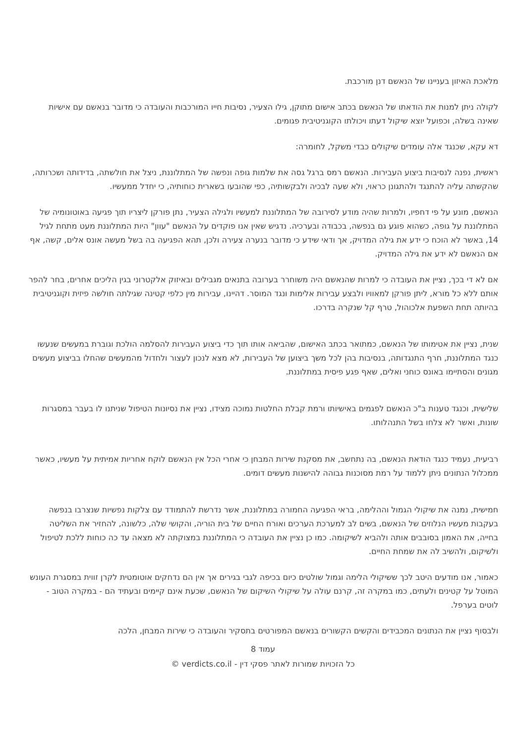מלאכת האיזון בעניינו של הנאשם דנן מורכבת.
לקולה ניתן למנות את הודאתו של הנאשם בכתב אישום מתוקן, גילו הצעיר, נסיבות חייו המורכבות והעובדה כי מדובר בנאשם עם אישיות שאינה בשלה, וכפועל יוצא שיקול דעתו ויכולתו הקוגניטיבית פגומים.
דא עקא, שכנגד אלה עומדים שיקולים כבדי משקל, לחומרה:
ראשית, נפנה לנסיבות ביצוע העבירות. הנאשם רמס ברגל גסה את שלמות גופה ונפשה של המתלוננת, ניצל את חולשתה, בדידותה ושכרותה, שהקשתה עליה להתנגד ולהתגונן כראוי, ולא שעה לבכיה ולבקשותיה, כפי שהובעו בשארית כוחותיה, כי יחדל ממעשיו.
הנאשם, מונע על פי דחפיו, ולמרות שהיה מודע לסירובה של המתלוננת למעשיו ולגילה הצעיר, נתן פורקן ליצריו תוך פגיעה באוטונומיה של המתלוננת על גופה, כשהוא פוגע גם בנפשה, בכבודה ובערכיה. נדגיש שאין אנו פוקדים על הנאשם "עוון" היות המתלוננת מעט מתחת לגיל 14, באשר לא הוכח כי ידע את גילה המדויק, אך ודאי שידע כי מדובר בנערה צעירה ולכן, תהא הפגיעה בה בשל מעשה אונס אלים, קשה, אף אם הנאשם לא ידע את גילה המדויק.
אם לא די בכך, נציין את העובדה כי למרות שהנאשם היה משוחרר בערובה בתנאים מגבילים ובאיזוק אלקטרוני בגין הליכים אחרים, בחר להפר אותם ללא כל מורא, ליתן פורקן למאוויו ולבצע עבירות אלימות ונגד המוסר. דהיינו, עבירות מין כלפי קטינה שגילתה חולשה פיזית וקוגניטיבית בהיותה תחת השפעת אלכוהול, טרף קל שנקרה בדרכו.
שנית, נציין את אטימותו של הנאשם, כמתואר בכתב האישום, שהביאה אותו תוך כדי ביצוע העבירות להסלמה הולכת וגוברת במעשים שנעשו כנגד המתלוננת, חרף התנגדותה, בנסיבות בהן לכל משך ביצוען של העבירות, לא מצא לנכון לעצור ולחדול מהמעשים שהחלו בביצוע מעשים מגונים והסתיימו באונס כוחני ואלים, שאף פגע פיסית במתלוננת.
שלישית, וכנגד טענות ב"כ הנאשם לפגמים באישיותו ורמת קבלת החלטות נמוכה מצידו, נציין את נסיונות הטיפול שניתנו לו בעבר במסגרות שונות, ואשר לא צלחו בשל התנהלותו.
רביעית, נעמיד כנגד הודאת הנאשם, בה נתחשב, את מסקנת שירות המבחן כי אחרי הכל אין הנאשם לוקח אחריות אמיתית על מעשיו, כאשר ממכלול הנתונים ניתן ללמוד על רמת מסוכנות גבוהה להישנות מעשים דומים.
חמישית, נמנה את שיקולי הגמול וההלימה, בראי הפגיעה החמורה במתלוננת, אשר נדרשת להתמודד עם צלקות נפשיות שנצרבו בנפשה בעקבות מעשיו הנלוזים של הנאשם, בשים לב למערכת הערכים ואורח החיים של בית הוריה, והקושי שלה, כלשונה, להחזיר את השליטה בחייה, את האמון בסובבים אותה ולהביא לשיקומה. כמו כן נציין את העובדה כי המתלוננת במצוקתה לא מצאה עד כה כוחות ללכת לטיפול ולשיקום, ולהשיב לה את שמחת החיים.
כאמור, אנו מודעים היטב לכך ששיקולי הלימה וגמול שולטים כיום בכיפה לגבי בגירים אך אין הם נדחקים אוטומטית לקרן זווית במסגרת העונש המוטל על קטינים ולעתים, כמו במקרה זה, קרנם עולה על שיקולי השיקום של הנאשם, שכעת אינם קיימים ובעתיד הם - במקרה הטוב - לוטים בערפל.
ולבסוף נציין את הנתונים המכבידים והקשים הקשורים בנאשם המפורטים בתסקיר והעובדה כי שירות המבחן, הלכה
עמוד 8
כל הזכויות שמורות לאתר פסקי דין - verdicts.co.il ©